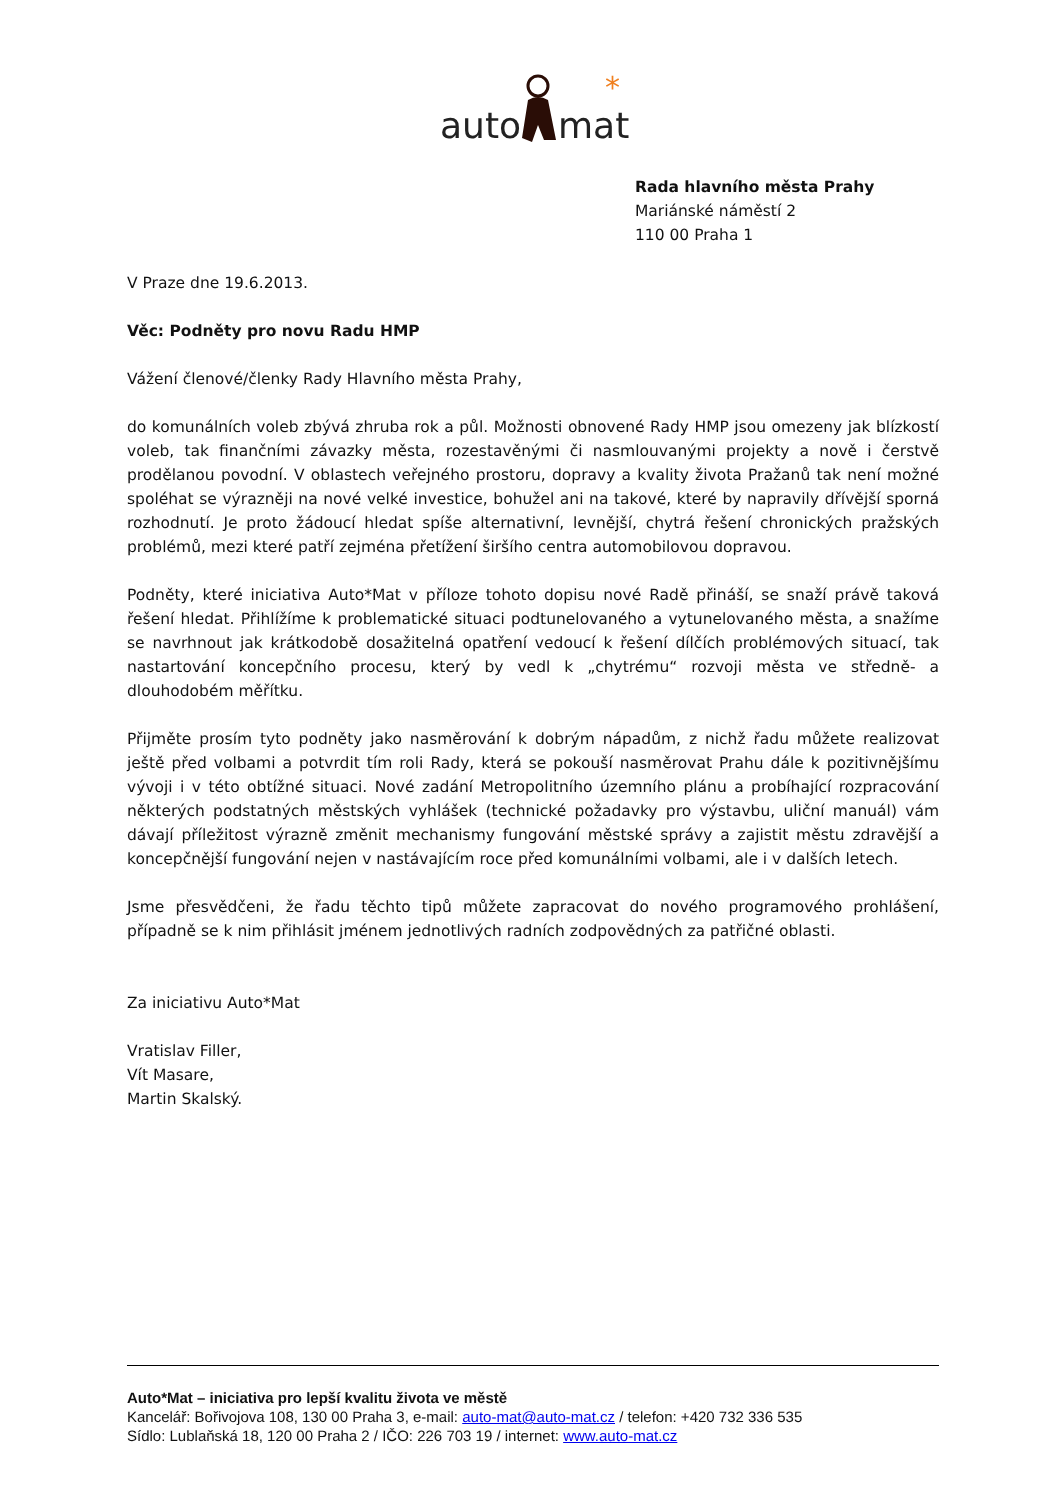auto
mat
*
Rada hlavního města Prahy
Mariánské náměstí 2
110 00 Praha 1
V Praze dne 19.6.2013.
Věc: Podněty pro novu Radu HMP
Vážení členové/členky Rady Hlavního města Prahy,
do komunálních voleb zbývá zhruba rok a půl. Možnosti obnovené Rady HMP jsou omezeny jak blízkostí voleb, tak finančními závazky města, rozestavěnými či nasmlouvanými projekty a nově i čerstvě prodělanou povodní. V oblastech veřejného prostoru, dopravy a kvality života Pražanů tak není možné spoléhat se výrazněji na nové velké investice, bohužel ani na takové, které by napravily dřívější sporná rozhodnutí. Je proto žádoucí hledat spíše alternativní, levnější, chytrá řešení chronických pražských problémů, mezi které patří zejména přetížení širšího centra automobilovou dopravou.
Podněty, které iniciativa Auto*Mat v příloze tohoto dopisu nové Radě přináší, se snaží právě taková řešení hledat. Přihlížíme k problematické situaci podtunelovaného a vytunelovaného města, a snažíme se navrhnout jak krátkodobě dosažitelná opatření vedoucí k řešení dílčích problémových situací, tak nastartování koncepčního procesu, který by vedl k „chytrému“ rozvoji města ve středně- a dlouhodobém měřítku.
Přijměte prosím tyto podněty jako nasměrování k dobrým nápadům, z nichž řadu můžete realizovat ještě před volbami a potvrdit tím roli Rady, která se pokouší nasměrovat Prahu dále k pozitivnějšímu vývoji i v této obtížné situaci. Nové zadání Metropolitního územního plánu a probíhající rozpracování některých podstatných městských vyhlášek (technické požadavky pro výstavbu, uliční manuál) vám dávají příležitost výrazně změnit mechanismy fungování městské správy a zajistit městu zdravější a koncepčnější fungování nejen v nastávajícím roce před komunálními volbami, ale i v dalších letech.
Jsme přesvědčeni, že řadu těchto tipů můžete zapracovat do nového programového prohlášení, případně se k nim přihlásit jménem jednotlivých radních zodpovědných za patřičné oblasti.
Za iniciativu Auto*Mat
Vratislav Filler,
Vít Masare,
Martin Skalský.
Auto*Mat – iniciativa pro lepší kvalitu života ve městě
Kancelář: Bořivojova 108, 130 00 Praha 3, e-mail: auto-mat@auto-mat.cz / telefon: +420 732 336 535
Sídlo: Lublaňská 18, 120 00 Praha 2 / IČO: 226 703 19 / internet: www.auto-mat.cz